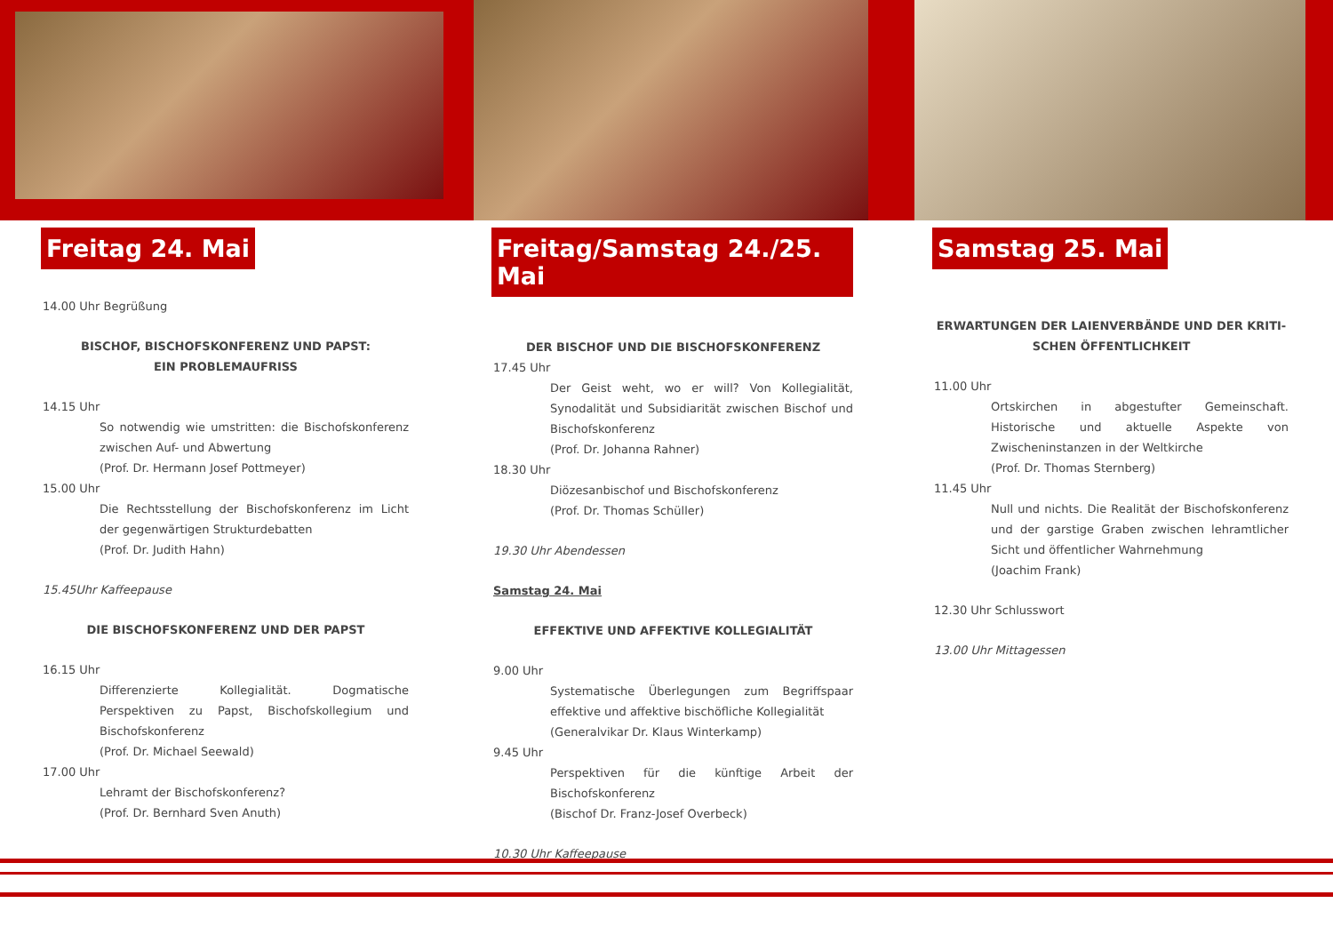Freitag 24. Mai
14.00 Uhr Begrüßung
BISCHOF, BISCHOFSKONFERENZ UND PAPST:
EIN PROBLEMAUFRISS
14.15 Uhr
So notwendig wie umstritten: die Bischofskonferenz zwischen Auf- und Abwertung
(Prof. Dr. Hermann Josef Pottmeyer)
15.00 Uhr
Die Rechtsstellung der Bischofskonferenz im Licht der gegenwärtigen Strukturdebatten
(Prof. Dr. Judith Hahn)
15.45Uhr Kaffeepause
DIE BISCHOFSKONFERENZ UND DER PAPST
16.15 Uhr
Differenzierte Kollegialität. Dogmatische Perspektiven zu Papst, Bischofskollegium und Bischofskonferenz
(Prof. Dr. Michael Seewald)
17.00 Uhr
Lehramt der Bischofskonferenz?
(Prof. Dr. Bernhard Sven Anuth)
Freitag/Samstag 24./25. Mai
DER BISCHOF UND DIE BISCHOFSKONFERENZ
17.45 Uhr
Der Geist weht, wo er will? Von Kollegialität, Synodalität und Subsidiarität zwischen Bischof und Bischofskonferenz
(Prof. Dr. Johanna Rahner)
18.30 Uhr
Diözesanbischof und Bischofskonferenz
(Prof. Dr. Thomas Schüller)
19.30 Uhr Abendessen
Samstag 24. Mai
EFFEKTIVE UND AFFEKTIVE KOLLEGIALITÄT
9.00 Uhr
Systematische Überlegungen zum Begriffspaar effektive und affektive bischöfliche Kollegialität
(Generalvikar Dr. Klaus Winterkamp)
9.45 Uhr
Perspektiven für die künftige Arbeit der Bischofskonferenz
(Bischof Dr. Franz-Josef Overbeck)
10.30 Uhr Kaffeepause
Samstag 25. Mai
ERWARTUNGEN DER LAIENVERBÄNDE UND DER KRITI-
SCHEN ÖFFENTLICHKEIT
11.00 Uhr
Ortskirchen in abgestufter Gemeinschaft. Historische und aktuelle Aspekte von Zwischeninstanzen in der Weltkirche
(Prof. Dr. Thomas Sternberg)
11.45 Uhr
Null und nichts. Die Realität der Bischofskonferenz und der garstige Graben zwischen lehramtlicher Sicht und öffentlicher Wahrnehmung
(Joachim Frank)
12.30 Uhr Schlusswort
13.00 Uhr Mittagessen